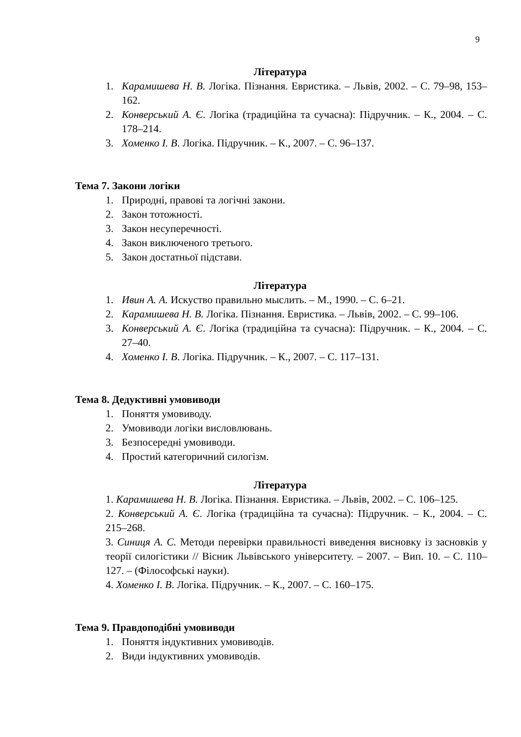9
Література
1. Карамишева Н. В. Логіка. Пізнання. Евристика. – Львів, 2002. – С. 79–98, 153–162.
2. Конверський А. Є. Логіка (традиційна та сучасна): Підручник. – К., 2004. – С. 178–214.
3. Хоменко І. В. Логіка. Підручник. – К., 2007. – С. 96–137.
Тема 7. Закони логіки
1. Природні, правові та логічні закони.
2. Закон тотожності.
3. Закон несуперечності.
4. Закон виключеного третього.
5. Закон достатньої підстави.
Література
1. Ивин А. А. Искуство правильно мыслить. – М., 1990. – С. 6–21.
2. Карамишева Н. В. Логіка. Пізнання. Евристика. – Львів, 2002. – С. 99–106.
3. Конверський А. Є. Логіка (традиційна та сучасна): Підручник. – К., 2004. – С. 27–40.
4. Хоменко І. В. Логіка. Підручник. – К., 2007. – С. 117–131.
Тема 8. Дедуктивні умовиводи
1. Поняття умовиводу.
2. Умовиводи логіки висловлювань.
3. Безпосередні умовиводи.
4. Простий категоричний силогізм.
Література
1. Карамишева Н. В. Логіка. Пізнання. Евристика. – Львів, 2002. – С. 106–125.
2. Конверський А. Є. Логіка (традиційна та сучасна): Підручник. – К., 2004. – С. 215–268.
3. Синиця А. С. Методи перевірки правильності виведення висновку із засновків у теорії силогістики // Вісник Львівського університету. – 2007. – Вип. 10. – С. 110–127. – (Філософські науки).
4. Хоменко І. В. Логіка. Підручник. – К., 2007. – С. 160–175.
Тема 9. Правдоподібні умовиводи
1. Поняття індуктивних умовиводів.
2. Види індуктивних умовиводів.